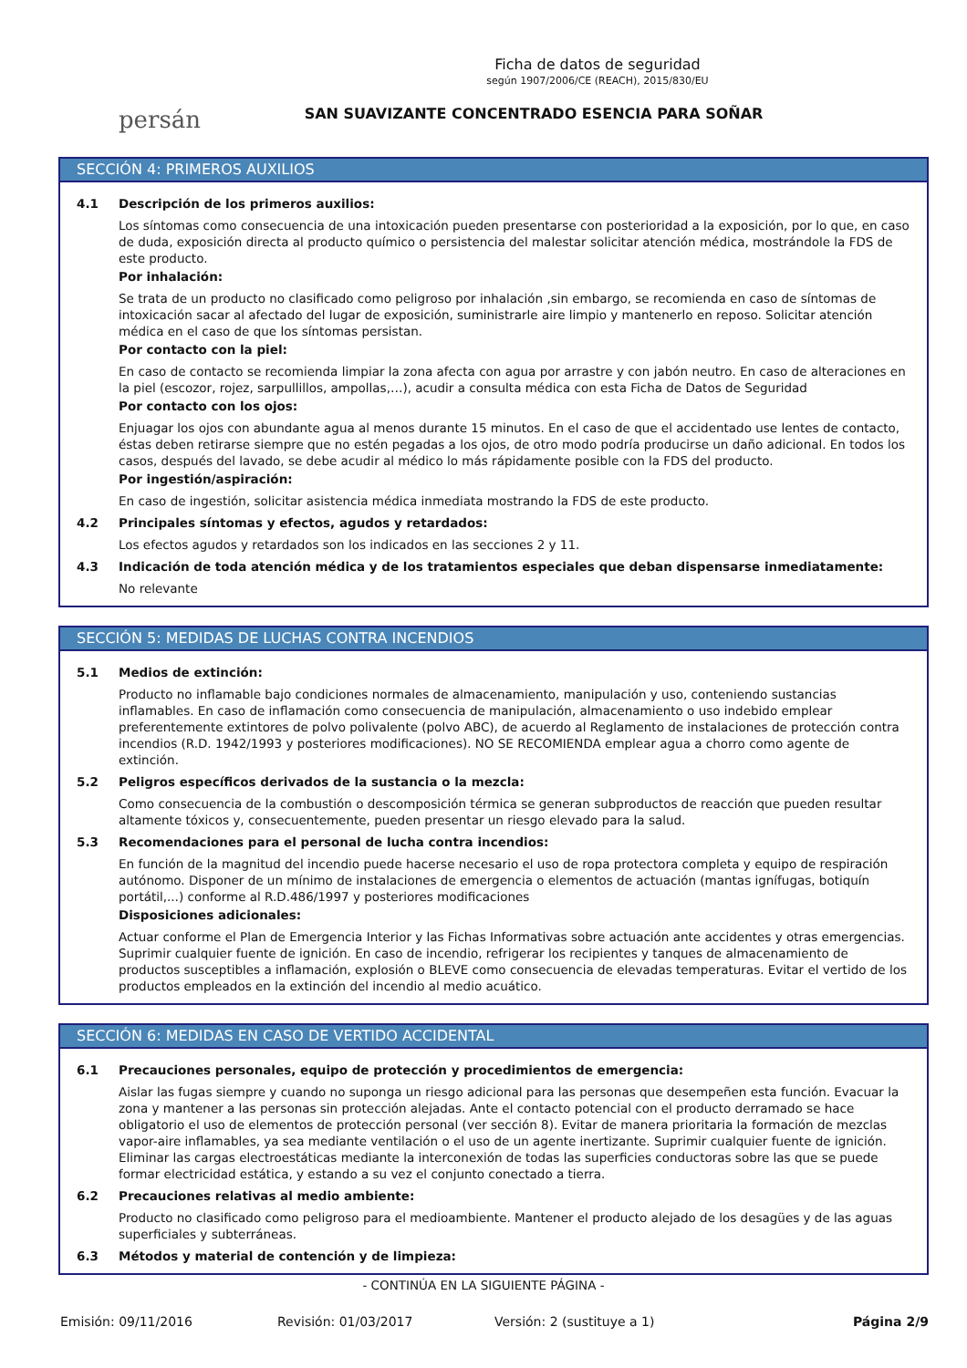persán
Ficha de datos de seguridad
según 1907/2006/CE (REACH), 2015/830/EU
SAN SUAVIZANTE CONCENTRADO ESENCIA PARA SOÑAR
SECCIÓN 4: PRIMEROS AUXILIOS
4.1 Descripción de los primeros auxilios:
Los síntomas como consecuencia de una intoxicación pueden presentarse con posterioridad a la exposición, por lo que, en caso de duda, exposición directa al producto químico o persistencia del malestar solicitar atención médica, mostrándole la FDS de este producto.
Por inhalación:
Se trata de un producto no clasificado como peligroso por inhalación ,sin embargo, se recomienda en caso de síntomas de intoxicación sacar al afectado del lugar de exposición, suministrarle aire limpio y mantenerlo en reposo. Solicitar atención médica en el caso de que los síntomas persistan.
Por contacto con la piel:
En caso de contacto se recomienda limpiar la zona afecta con agua por arrastre y con jabón neutro. En caso de alteraciones en la piel (escozor, rojez, sarpullillos, ampollas,…), acudir a consulta médica con esta Ficha de Datos de Seguridad
Por contacto con los ojos:
Enjuagar los ojos con abundante agua al menos durante 15 minutos. En el caso de que el accidentado use lentes de contacto, éstas deben retirarse siempre que no estén pegadas a los ojos, de otro modo podría producirse un daño adicional. En todos los casos, después del lavado, se debe acudir al médico lo más rápidamente posible con la FDS del producto.
Por ingestión/aspiración:
En caso de ingestión, solicitar asistencia médica inmediata mostrando la FDS de este producto.
4.2 Principales síntomas y efectos, agudos y retardados:
Los efectos agudos y retardados son los indicados en las secciones 2 y 11.
4.3 Indicación de toda atención médica y de los tratamientos especiales que deban dispensarse inmediatamente:
No relevante
SECCIÓN 5: MEDIDAS DE LUCHAS CONTRA INCENDIOS
5.1 Medios de extinción:
Producto no inflamable bajo condiciones normales de almacenamiento, manipulación y uso, conteniendo sustancias inflamables. En caso de inflamación como consecuencia de manipulación, almacenamiento o uso indebido emplear preferentemente extintores de polvo polivalente (polvo ABC), de acuerdo al Reglamento de instalaciones de protección contra incendios (R.D. 1942/1993 y posteriores modificaciones). NO SE RECOMIENDA emplear agua a chorro como agente de extinción.
5.2 Peligros específicos derivados de la sustancia o la mezcla:
Como consecuencia de la combustión o descomposición térmica se generan subproductos de reacción que pueden resultar altamente tóxicos y, consecuentemente, pueden presentar un riesgo elevado para la salud.
5.3 Recomendaciones para el personal de lucha contra incendios:
En función de la magnitud del incendio puede hacerse necesario el uso de ropa protectora completa y equipo de respiración autónomo. Disponer de un mínimo de instalaciones de emergencia o elementos de actuación (mantas ignífugas, botiquín portátil,...) conforme al R.D.486/1997 y posteriores modificaciones
Disposiciones adicionales:
Actuar conforme el Plan de Emergencia Interior y las Fichas Informativas sobre actuación ante accidentes y otras emergencias. Suprimir cualquier fuente de ignición. En caso de incendio, refrigerar los recipientes y tanques de almacenamiento de productos susceptibles a inflamación, explosión o BLEVE como consecuencia de elevadas temperaturas. Evitar el vertido de los productos empleados en la extinción del incendio al medio acuático.
SECCIÓN 6: MEDIDAS EN CASO DE VERTIDO ACCIDENTAL
6.1 Precauciones personales, equipo de protección y procedimientos de emergencia:
Aislar las fugas siempre y cuando no suponga un riesgo adicional para las personas que desempeñen esta función. Evacuar la zona y mantener a las personas sin protección alejadas. Ante el contacto potencial con el producto derramado se hace obligatorio el uso de elementos de protección personal (ver sección 8). Evitar de manera prioritaria la formación de mezclas vapor-aire inflamables, ya sea mediante ventilación o el uso de un agente inertizante. Suprimir cualquier fuente de ignición. Eliminar las cargas electroestáticas mediante la interconexión de todas las superficies conductoras sobre las que se puede formar electricidad estática, y estando a su vez el conjunto conectado a tierra.
6.2 Precauciones relativas al medio ambiente:
Producto no clasificado como peligroso para el medioambiente. Mantener el producto alejado de los desagües y de las aguas superficiales y subterráneas.
6.3 Métodos y material de contención y de limpieza:
- CONTINÚA EN LA SIGUIENTE PÁGINA -
Emisión: 09/11/2016 Revisión: 01/03/2017 Versión: 2 (sustituye a 1) Página 2/9